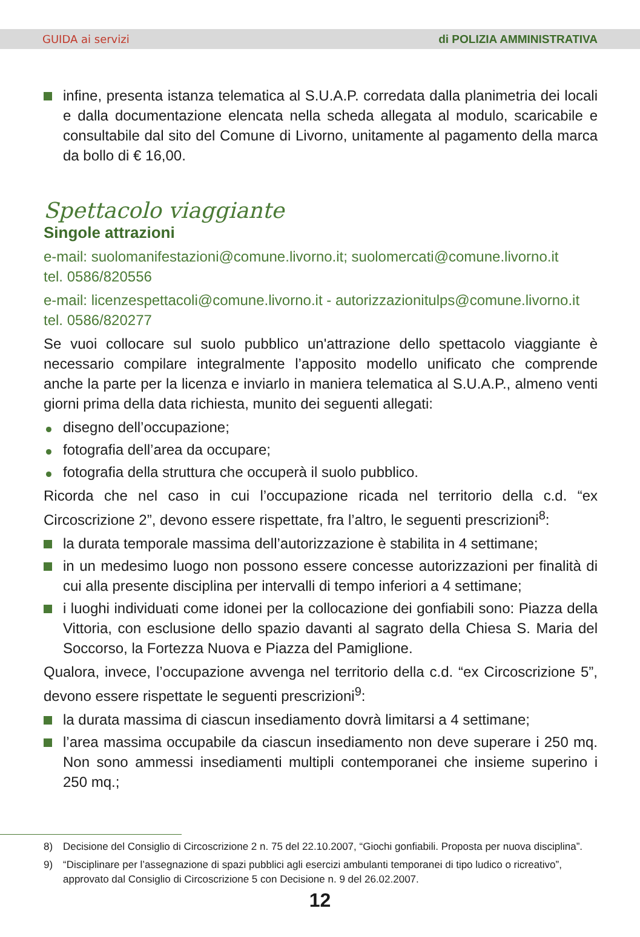GUIDA ai servizi di POLIZIA AMMINISTRATIVA
infine, presenta istanza telematica al S.U.A.P. corredata dalla planimetria dei locali e dalla documentazione elencata nella scheda allegata al modulo, scaricabile e consultabile dal sito del Comune di Livorno, unitamente al pagamento della marca da bollo di € 16,00.
Spettacolo viaggiante
Singole attrazioni
e-mail: suolomanifestazioni@comune.livorno.it; suolomercati@comune.livorno.it
tel. 0586/820556
e-mail: licenzespettacoli@comune.livorno.it - autorizzazionitulps@comune.livorno.it
tel. 0586/820277
Se vuoi collocare sul suolo pubblico un'attrazione dello spettacolo viaggiante è necessario compilare integralmente l’apposito modello unificato che comprende anche la parte per la licenza e inviarlo in maniera telematica al S.U.A.P., almeno venti giorni prima della data richiesta, munito dei seguenti allegati:
disegno dell’occupazione;
fotografia dell’area da occupare;
fotografia della struttura che occuperà il suolo pubblico.
Ricorda che nel caso in cui l’occupazione ricada nel territorio della c.d. “ex Circoscrizione 2”, devono essere rispettate, fra l’altro, le seguenti prescrizioni<sup>8</sup>:
la durata temporale massima dell’autorizzazione è stabilita in 4 settimane;
in un medesimo luogo non possono essere concesse autorizzazioni per finalità di cui alla presente disciplina per intervalli di tempo inferiori a 4 settimane;
i luoghi individuati come idonei per la collocazione dei gonfiabili sono: Piazza della Vittoria, con esclusione dello spazio davanti al sagrato della Chiesa S. Maria del Soccorso, la Fortezza Nuova e Piazza del Pamiglione.
Qualora, invece, l’occupazione avvenga nel territorio della c.d. “ex Circoscrizione 5”, devono essere rispettate le seguenti prescrizioni<sup>9</sup>:
la durata massima di ciascun insediamento dovrà limitarsi a 4 settimane;
l’area massima occupabile da ciascun insediamento non deve superare i 250 mq. Non sono ammessi insediamenti multipli contemporanei che insieme superino i 250 mq.;
8) Decisione del Consiglio di Circoscrizione 2 n. 75 del 22.10.2007, “Giochi gonfiabili. Proposta per nuova disciplina”.
9) “Disciplinare per l’assegnazione di spazi pubblici agli esercizi ambulanti temporanei di tipo ludico o ricreativo”, approvato dal Consiglio di Circoscrizione 5 con Decisione n. 9 del 26.02.2007.
12